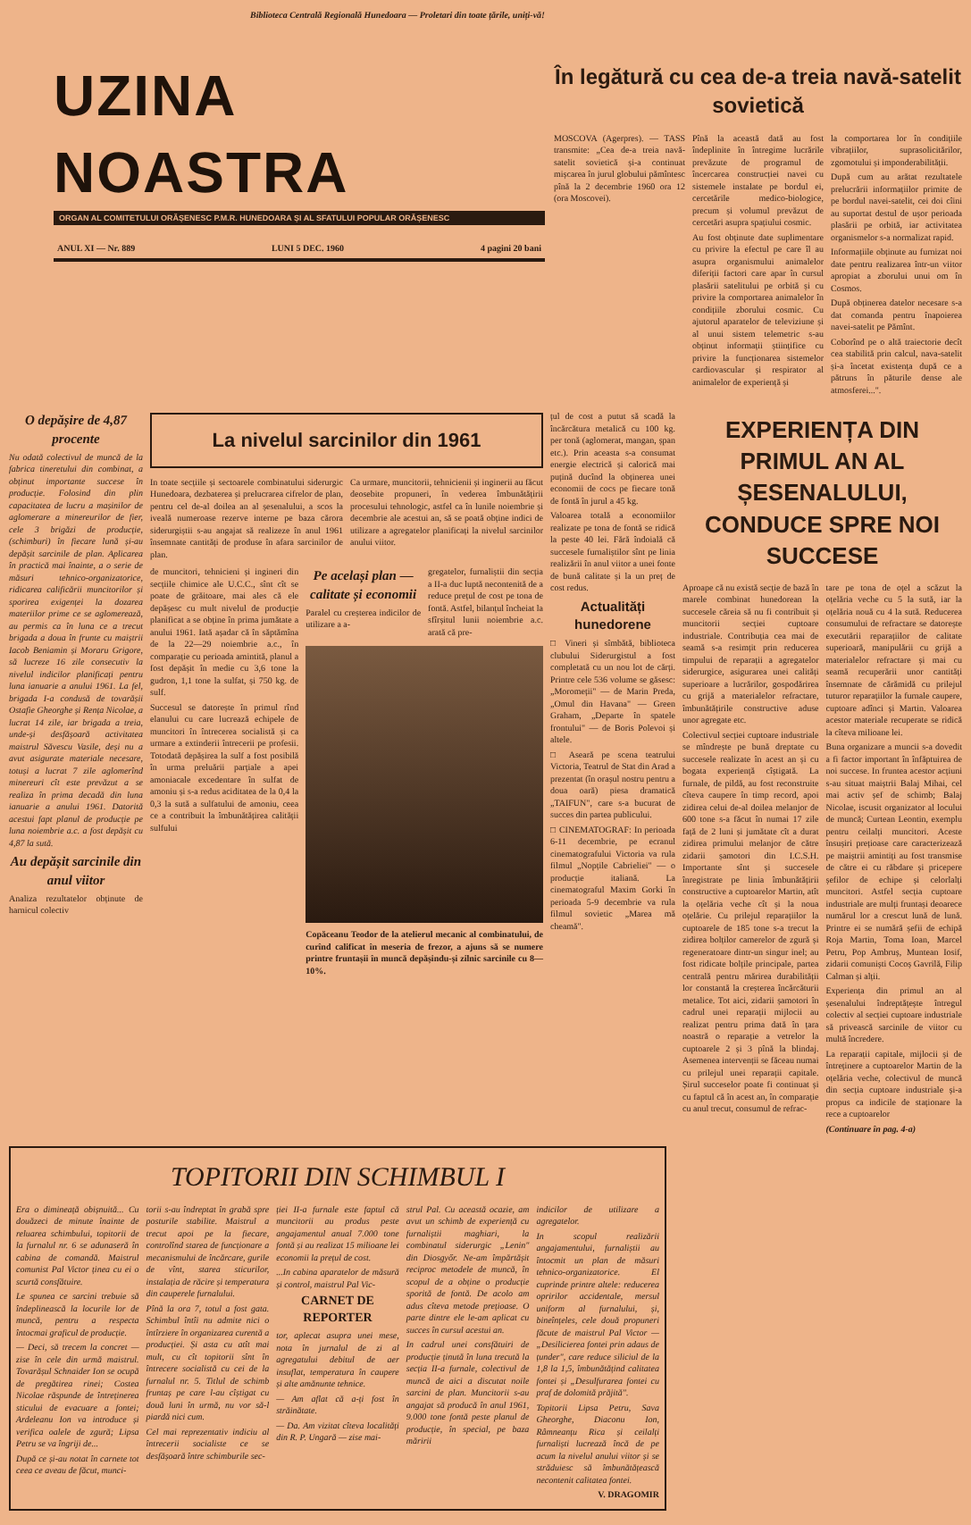Biblioteca Centrală Regională Hunedoara — Proletari din toate țările, uniți-vă!
UZINA NOASTRA
ORGAN AL COMITETULUI ORĂȘENESC P.M.R. HUNEDOARA ȘI AL SFATULUI POPULAR ORĂȘENESC
ANUL XI — Nr. 889 LUNI 5 DEC. 1960 4 pagini 20 bani
În legătură cu cea de-a treia navă-satelit sovietică
MOSCOVA (Agerpres). — TASS transmite: „Cea de-a treia navă-satelit sovietică și-a continuat mișcarea în jurul globului pămîntesc pînă la 2 decembrie 1960 ora 12 (ora Moscovei).
Pînă la această dată au fost îndeplinite în întregime lucrările prevăzute de programul de încercarea construcției navei cu sistemele instalate pe bordul ei, cercetările medico-biologice, precum și volumul prevăzut de cercetări asupra spațiului cosmic.
Au fost obținute date suplimentare cu privire la efectul pe care îl au asupra organismului animalelor diferiții factori care apar în cursul plasării satelitului pe orbită și cu privire la comportarea animalelor în condițiile zborului cosmic. Cu ajutorul aparatelor de televiziune și al unui sistem telemetric s-au obținut informații științifice cu privire la funcționarea sistemelor cardiovascular și respirator al animalelor de experiență și
la comportarea lor în condițiile vibrațiilor, suprasolicitărilor, zgomotului și imponderabilității.
După cum au arătat rezultatele prelucrării informațiilor primite de pe bordul navei-satelit, cei doi cîini au suportat destul de ușor perioada plasării pe orbită, iar activitatea organismelor s-a normalizat rapid.
Informațiile obținute au furnizat noi date pentru realizarea într-un viitor apropiat a zborului unui om în Cosmos.
După obținerea datelor necesare s-a dat comanda pentru înapoierea navei-satelit pe Pămînt.
Coborînd pe o altă traiectorie decît cea stabilită prin calcul, nava-satelit și-a încetat existența după ce a pătruns în păturile dense ale atmosferei...".
O depășire de 4,87 procente
Nu odată colectivul de muncă de la fabrica tineretului din combinat, a obținut importante succese în producție. Folosind din plin capacitatea de lucru a mașinilor de aglomerare a minereurilor de fier, cele 3 brigăzi de producție, (schimburi) în fiecare lună și-au depășit sarcinile de plan. Aplicarea în practică mai înainte, a o serie de măsuri tehnico-organizatorice, ridicarea calificării muncitorilor și sporirea exigenței la dozarea materiilor prime ce se aglomerează, au permis ca în luna ce a trecut brigada a doua în frunte cu maiștrii Iacob Beniamin și Moraru Grigore, să lucreze 16 zile consecutiv la nivelul indicilor planificați pentru luna ianuarie a anului 1961. La fel, brigada I-a condusă de tovarășii Ostafie Gheorghe și Rența Nicolae, a lucrat 14 zile, iar brigada a treia, unde-și desfășoară activitatea maistrul Săvescu Vasile, deși nu a avut asigurate materiale necesare, totuși a lucrat 7 zile aglomerînd minereuri cît este prevăzut a se realiza în prima decadă din luna ianuarie a anului 1961. Datorită acestui fapt planul de producție pe luna noiembrie a.c. a fost depășit cu 4,87 la sută.
Au depășit sarcinile din anul viitor
Analiza rezultatelor obținute de harnicul colectiv
La nivelul sarcinilor din 1961
In toate secțiile și sectoarele combinatului siderurgic Hunedoara, dezbaterea și prelucrarea cifrelor de plan, pentru cel de-al doilea an al șesenalului, a scos la iveală numeroase rezerve interne pe baza cărora siderurgiștii s-au angajat să realizeze în anul 1961 însemnate cantități de produse în afara sarcinilor de plan.
Ca urmare, muncitorii, tehnicienii și inginerii au făcut deosebite propuneri, în vederea îmbunătățirii procesului tehnologic, astfel ca în lunile noiembrie și decembrie ale acestui an, să se poată obține indici de utilizare a agregatelor planificați la nivelul sarcinilor anului viitor.
de muncitori, tehnicieni și ingineri din secțiile chimice ale U.C.C., sînt cît se poate de grăitoare, mai ales că ele depășesc cu mult nivelul de producție planificat a se obține în prima jumătate a anului 1961. Iată așadar că în săptămîna de la 22—29 noiembrie a.c., în comparație cu perioada amintită, planul a fost depășit în medie cu 3,6 tone la gudron, 1,1 tone la sulfat, și 750 kg. de sulf.
Succesul se datorește în primul rînd elanului cu care lucrează echipele de muncitori în întrecerea socialistă și ca urmare a extinderii întrecerii pe profesii. Totodată depășirea la sulf a fost posibilă în urma preluării parțiale a apei amoniacale excedentare în sulfat de amoniu și s-a redus aciditatea de la 0,4 la 0,3 la sută a sulfatului de amoniu, ceea ce a contribuit la îmbunătățirea calității sulfului
Pe același plan — calitate și economii
Paralel cu creșterea indicilor de utilizare a a-
gregatelor, furnaliștii din secția a II-a duc luptă necontenită de a reduce prețul de cost pe tona de fontă. Astfel, bilanțul încheiat la sfîrșitul lunii noiembrie a.c. arată că pre-
Copăceanu Teodor de la atelierul mecanic al combinatului, de curînd calificat în meseria de frezor, a ajuns să se numere printre fruntașii în muncă depășindu-și zilnic sarcinile cu 8—10%.
țul de cost a putut să scadă la încărcătura metalică cu 100 kg. per tonă (aglomerat, mangan, șpan etc.). Prin aceasta s-a consumat energie electrică și calorică mai puțină ducînd la obținerea unei economii de cocs pe fiecare tonă de fontă în jurul a 45 kg.
Valoarea totală a economiilor realizate pe tona de fontă se ridică la peste 40 lei. Fără îndoială că succesele furnaliștilor sînt pe linia realizării în anul viitor a unei fonte de bună calitate și la un preț de cost redus.
Actualități hunedorene
□ Vineri și sîmbătă, biblioteca clubului Siderurgistul a fost completată cu un nou lot de cărți. Printre cele 536 volume se găsesc: „Moromeții" — de Marin Preda, „Omul din Havana" — Green Graham, „Departe în spatele frontului" — de Boris Polevoi și altele.
□ Aseară pe scena teatrului Victoria, Teatrul de Stat din Arad a prezentat (în orașul nostru pentru a doua oară) piesa dramatică „TAIFUN", care s-a bucurat de succes din partea publicului.
□ CINEMATOGRAF: In perioada 6-11 decembrie, pe ecranul cinematografului Victoria va rula filmul „Nopțile Cabrieliei" — o producție italiană. La cinematograful Maxim Gorki în perioada 5-9 decembrie va rula filmul sovietic „Marea mă cheamă".
EXPERIENȚA DIN PRIMUL AN AL ȘESENALULUI, CONDUCE SPRE NOI SUCCESE
Aproape că nu există secție de bază în marele combinat hunedorean la succesele căreia să nu fi contribuit și muncitorii secției cuptoare industriale. Contribuția cea mai de seamă s-a resimțit prin reducerea timpului de reparații a agregatelor siderurgice, asigurarea unei calități superioare a lucrărilor, gospodărirea cu grijă a materialelor refractare, îmbunătățirile constructive aduse unor agregate etc.
Colectivul secției cuptoare industriale se mîndrește pe bună dreptate cu succesele realizate în acest an și cu bogata experiență cîștigată. La furnale, de pildă, au fost reconstruite cîteva caupere în timp record, apoi zidirea celui de-al doilea melanjor de 600 tone s-a făcut în numai 17 zile față de 2 luni și jumătate cît a durat zidirea primului melanjor de către zidarii șamotori din I.C.S.H. Importante sînt și succesele înregistrate pe linia îmbunătățirii constructive a cuptoarelor Martin, atît la oțelăria veche cît și la noua oțelărie. Cu prilejul reparațiilor la cuptoarele de 185 tone s-a trecut la zidirea bolților camerelor de zgură și regeneratoare dintr-un singur inel; au fost ridicate bolțile principale, partea centrală pentru mărirea durabilității lor constantă la creșterea încărcăturii metalice. Tot aici, zidarii șamotori în cadrul unei reparații mijlocii au realizat pentru prima dată în țara noastră o reparație a vetrelor la cuptoarele 2 și 3 pînă la blindaj. Asemenea intervenții se făceau numai cu prilejul unei reparații capitale. Șirul succeselor poate fi continuat și cu faptul că în acest an, în comparație cu anul trecut, consumul de refrac-
tare pe tona de oțel a scăzut la oțelăria veche cu 5 la sută, iar la oțelăria nouă cu 4 la sută. Reducerea consumului de refractare se datorește executării reparațiilor de calitate superioară, manipulării cu grijă a materialelor refractare și mai cu seamă recuperării unor cantități însemnate de cărămidă cu prilejul tuturor reparațiilor la furnale caupere, cuptoare adînci și Martin. Valoarea acestor materiale recuperate se ridică la cîteva milioane lei.
Buna organizare a muncii s-a dovedit a fi factor important în înfăptuirea de noi succese. In fruntea acestor acțiuni s-au situat maiștrii Balaj Mihai, cel mai activ șef de schimb; Balaj Nicolae, iscusit organizator al locului de muncă; Curtean Leontin, exemplu pentru ceilalți muncitori. Aceste însușiri prețioase care caracterizează pe maiștrii amintiți au fost transmise de către ei cu răbdare și pricepere șefilor de echipe și celorlalți muncitori. Astfel secția cuptoare industriale are mulți fruntași deoarece numărul lor a crescut lună de lună. Printre ei se numără șefii de echipă Roja Martin, Toma Ioan, Marcel Petru, Pop Ambruș, Muntean Iosif, zidarii comuniști Cocoș Gavrilă, Filip Calman și alții.
Experiența din primul an al șesenalului îndreptățește întregul colectiv al secției cuptoare industriale să privească sarcinile de viitor cu multă încredere.
La reparații capitale, mijlocii și de întreținere a cuptoarelor Martin de la oțelăria veche, colectivul de muncă din secția cuptoare industriale și-a propus ca indicile de staționare la rece a cuptoarelor
(Continuare în pag. 4-a)
TOPITORII DIN SCHIMBUL I
Era o dimineață obișnuită... Cu douăzeci de minute înainte de reluarea schimbului, topitorii de la furnalul nr. 6 se adunaseră în cabina de comandă. Maistrul comunist Pal Victor ținea cu ei o scurtă consfătuire.
Le spunea ce sarcini trebuie să îndeplinească la locurile lor de muncă, pentru a respecta întocmai graficul de producție.
— Deci, să trecem la concret — zise în cele din urmă maistrul. Tovarășul Schnaider Ion se ocupă de pregătirea rinei; Costea Nicolae răspunde de întreținerea sticului de evacuare a fontei; Ardeleanu Ion va introduce și verifica oalele de zgură; Lipsa Petru se va îngriji de...
După ce și-au notat în carnete tot ceea ce aveau de făcut, munci-
torii s-au îndreptat în grabă spre posturile stabilite. Maistrul a trecut apoi pe la fiecare, controlînd starea de funcționare a mecanismului de încărcare, gurile de vînt, starea sticurilor, instalația de răcire și temperatura din cauperele furnalului.
Pînă la ora 7, totul a fost gata. Schimbul întîi nu admite nici o întîrziere în organizarea curentă a producției. Și asta cu atît mai mult, cu cît topitorii sînt în întrecere socialistă cu cei de la furnalul nr. 5. Titlul de schimb fruntaș pe care l-au cîștigat cu două luni în urmă, nu vor să-l piardă nici cum.
Cel mai reprezentativ indiciu al întrecerii socialiste ce se desfășoară între schimburile sec-
ției II-a furnale este faptul că muncitorii au produs peste angajamentul anual 7.000 tone fontă și au realizat 15 milioane lei economii la prețul de cost.
...In cabina aparatelor de măsură și control, maistrul Pal Vic-
CARNET DE REPORTER
tor, aplecat asupra unei mese, nota în jurnalul de zi al agregatului debitul de aer insuflat, temperatura în caupere și alte amănunte tehnice.
— Am aflat că a-ți fost în străinătate.
— Da. Am vizitat cîteva localități din R. P. Ungară — zise mai-
strul Pal. Cu această ocazie, am avut un schimb de experiență cu furnaliștii maghiari, la combinatul siderurgic „Lenin" din Diosgyőr. Ne-am împărtășit reciproc metodele de muncă, în scopul de a obține o producție sporită de fontă. De acolo am adus cîteva metode prețioase. O parte dintre ele le-am aplicat cu succes în cursul acestui an.
In cadrul unei consfătuiri de producție ținută în luna trecută la secția II-a furnale, colectivul de muncă de aici a discutat noile sarcini de plan. Muncitorii s-au angajat să producă în anul 1961, 9.000 tone fontă peste planul de producție, în special, pe baza măririi
indicilor de utilizare a agregatelor.
In scopul realizării angajamentului, furnaliștii au întocmit un plan de măsuri tehnico-organizatorice. El cuprinde printre altele: reducerea opririlor accidentale, mersul uniform al furnalului, și, bineînțeles, cele două propuneri făcute de maistrul Pal Victor — „Desilicierea fontei prin adaus de țunder", care reduce siliciul de la 1,8 la 1,5, îmbunătățind calitatea fontei și „Desulfurarea fontei cu praf de dolomită prăjită".
Topitorii Lipsa Petru, Sava Gheorghe, Diaconu Ion, Râmneanțu Rica și ceilalți furnaliști lucrează încă de pe acum la nivelul anului viitor și se străduiesc să îmbunătățească necontenit calitatea fontei.
V. DRAGOMIR